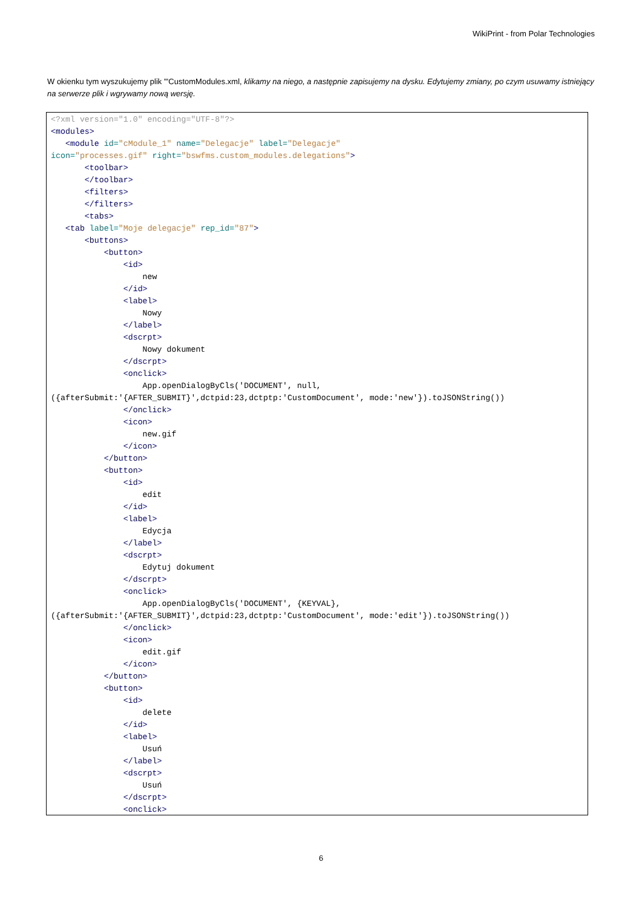WikiPrint - from Polar Technologies
W okienku tym wyszukujemy plik '''CustomModules.xml, klikamy na niego, a następnie zapisujemy na dysku. Edytujemy zmiany, po czym usuwamy istniejący na serwerze plik i wgrywamy nową wersję.
<?xml version="1.0" encoding="UTF-8"?>
<modules>
   <module id="cModule_1" name="Delegacje" label="Delegacje"
icon="processes.gif" right="bswfms.custom_modules.delegations">
       <toolbar>
       </toolbar>
       <filters>
       </filters>
       <tabs>
   <tab label="Moje delegacje" rep_id="87">
       <buttons>
           <button>
               <id>
                   new
               </id>
               <label>
                   Nowy
               </label>
               <dscrpt>
                   Nowy dokument
               </dscrpt>
               <onclick>
                   App.openDialogByCls('DOCUMENT', null,
({afterSubmit:'{AFTER_SUBMIT}',dctpid:23,dctptp:'CustomDocument', mode:'new'}).toJSONString())
               </onclick>
               <icon>
                   new.gif
               </icon>
           </button>
           <button>
               <id>
                   edit
               </id>
               <label>
                   Edycja
               </label>
               <dscrpt>
                   Edytuj dokument
               </dscrpt>
               <onclick>
                   App.openDialogByCls('DOCUMENT', {KEYVAL},
({afterSubmit:'{AFTER_SUBMIT}',dctpid:23,dctptp:'CustomDocument', mode:'edit'}).toJSONString())
               </onclick>
               <icon>
                   edit.gif
               </icon>
           </button>
           <button>
               <id>
                   delete
               </id>
               <label>
                   Usuń
               </label>
               <dscrpt>
                   Usuń
               </dscrpt>
               <onclick>
6